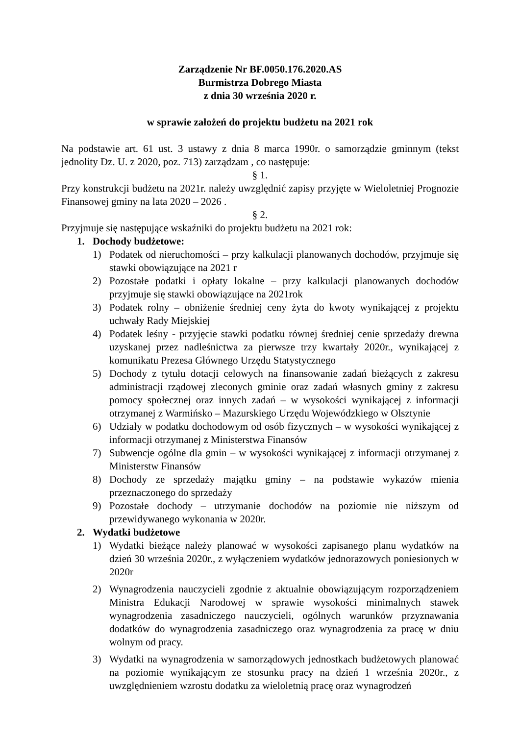Zarządzenie Nr BF.0050.176.2020.AS
Burmistrza Dobrego Miasta
z dnia 30 września 2020 r.
w sprawie założeń do projektu budżetu na 2021 rok
Na podstawie art. 61 ust. 3 ustawy z dnia 8 marca 1990r. o samorządzie gminnym (tekst jednolity Dz. U. z 2020, poz. 713) zarządzam , co następuje:
§ 1.
Przy konstrukcji budżetu na 2021r. należy uwzględnić zapisy przyjęte w Wieloletniej Prognozie Finansowej gminy na lata 2020 – 2026 .
§ 2.
Przyjmuje się następujące wskaźniki do projektu budżetu na 2021 rok:
1. Dochody budżetowe:
1) Podatek od nieruchomości – przy kalkulacji planowanych dochodów, przyjmuje się stawki obowiązujące na 2021 r
2) Pozostałe podatki i opłaty lokalne – przy kalkulacji planowanych dochodów przyjmuje się stawki obowiązujące na 2021rok
3) Podatek rolny – obniżenie średniej ceny żyta do kwoty wynikającej z projektu uchwały Rady Miejskiej
4) Podatek leśny - przyjęcie stawki podatku równej średniej cenie sprzedaży drewna uzyskanej przez nadleśnictwa za pierwsze trzy kwartały 2020r., wynikającej z komunikatu Prezesa Głównego Urzędu Statystycznego
5) Dochody z tytułu dotacji celowych na finansowanie zadań bieżących z zakresu administracji rządowej zleconych gminie oraz zadań własnych gminy z zakresu pomocy społecznej oraz innych zadań – w wysokości wynikającej z informacji otrzymanej z Warmińsko – Mazurskiego Urzędu Wojewódzkiego w Olsztynie
6) Udziały w podatku dochodowym od osób fizycznych – w wysokości wynikającej z informacji otrzymanej z Ministerstwa Finansów
7) Subwencje ogólne dla gmin – w wysokości wynikającej z informacji otrzymanej z Ministerstw Finansów
8) Dochody ze sprzedaży majątku gminy – na podstawie wykazów mienia przeznaczonego do sprzedaży
9) Pozostałe dochody – utrzymanie dochodów na poziomie nie niższym od przewidywanego wykonania w 2020r.
2. Wydatki budżetowe
1) Wydatki bieżące należy planować w wysokości zapisanego planu wydatków na dzień 30 września 2020r., z wyłączeniem wydatków jednorazowych poniesionych w 2020r
2) Wynagrodzenia nauczycieli zgodnie z aktualnie obowiązującym rozporządzeniem Ministra Edukacji Narodowej w sprawie wysokości minimalnych stawek wynagrodzenia zasadniczego nauczycieli, ogólnych warunków przyznawania dodatków do wynagrodzenia zasadniczego oraz wynagrodzenia za pracę w dniu wolnym od pracy.
3) Wydatki na wynagrodzenia w samorządowych jednostkach budżetowych planować na poziomie wynikającym ze stosunku pracy na dzień 1 września 2020r., z uwzględnieniem wzrostu dodatku za wieloletnią pracę oraz wynagrodzeń